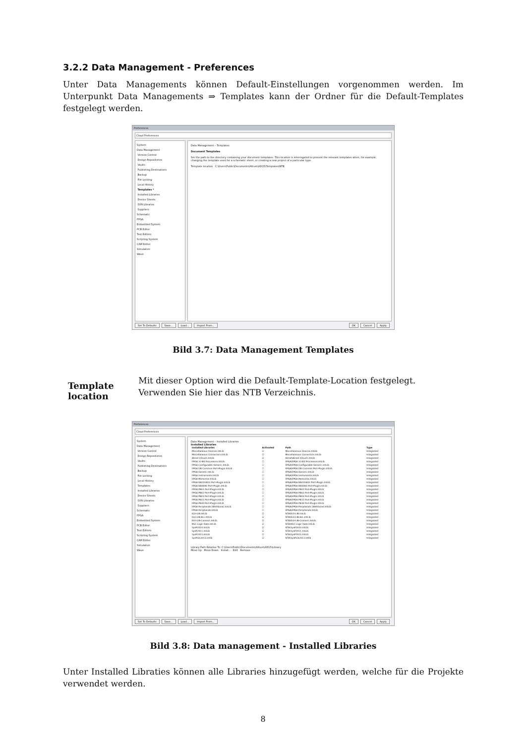3.2.2 Data Management - Preferences
Unter Data Managements können Default-Einstellungen vorgenommen werden. Im Unterpunkt Data Managements ⇒ Templates kann der Ordner für die Default-Templates festgelegt werden.
Preferences
Cloud Preferences
System
Data Management
Version Control
Design Repositories
Vaults
Publishing Destinations
Backup
File Locking
Local History
Templates *
Installed Libraries
Device Sheets
SVN Libraries
Suppliers
Schematic
FPGA
Embedded System
PCB Editor
Text Editors
Scripting System
CAM Editor
Simulation
Wave
Data Management – Templates
Document Templates
Set the path to the directory containing your document templates. This location is interrogated to present the relevant templates when, for example, changing the template used for a schematic sheet, or creating a new project of a particular type.
Template location C:\Users\Public\Documents\Altium\AD15\Templates\NTB
Set To Defaults Save... Load... Import From...
OK Cancel Apply
Bild 3.7: Data Management Templates
Template location
Mit dieser Option wird die Default-Template-Location festgelegt. Verwenden Sie hier das NTB Verzeichnis.
Preferences
Cloud Preferences
System
Data Management
Version Control
Design Repositories
Vaults
Publishing Destinations
Backup
File Locking
Local History
Templates
Installed Libraries
Device Sheets
SVN Libraries
Suppliers
Schematic
FPGA
Embedded System
PCB Editor
Text Editors
Scripting System
CAM Editor
Simulation
Wave
Data Management – Installed Libraries
Installed Libraries
| Installed Libraries | Activated | Path | Type |
| --- | --- | --- | --- |
| Miscellaneous Devices.IntLib | ☑ | Miscellaneous Devices.IntLib | Integrated |
| Miscellaneous Connectors.IntLib | ☑ | Miscellaneous Connectors.IntLib | Integrated |
| Atmel QTouch.IntLib | ☑ | Atmel\Atmel QTouch.IntLib | Integrated |
| FPGA 32-Bit Processors.IntLib | ☐ | FPGA\FPGA 32-Bit Processors.IntLib | Integrated |
| FPGA Configurable Generic.IntLib | ☐ | FPGA\FPGA Configurable Generic.IntLib | Integrated |
| FPGA DB Common Port-Plugin.IntLib | ☐ | FPGA\FPGA DB Common Port-Plugin.IntLib | Integrated |
| FPGA Generic.IntLib | ☐ | FPGA\FPGA Generic.IntLib | Integrated |
| FPGA Instruments.IntLib | ☐ | FPGA\FPGA Instruments.IntLib | Integrated |
| FPGA Memories.IntLib | ☐ | FPGA\FPGA Memories.IntLib | Integrated |
| FPGA NB2DSK01 Port-Plugin.IntLib | ☐ | FPGA\FPGA NB2DSK01 Port-Plugin.IntLib | Integrated |
| FPGA NB3000 Port-Plugin.IntLib | ☐ | FPGA\FPGA NB3000 Port-Plugin.IntLib | Integrated |
| FPGA PB01 Port-Plugin.IntLib | ☐ | FPGA\FPGA PB01 Port-Plugin.IntLib | Integrated |
| FPGA PB02 Port-Plugin.IntLib | ☐ | FPGA\FPGA PB02 Port-Plugin.IntLib | Integrated |
| FPGA PB03 Port-Plugin.IntLib | ☐ | FPGA\FPGA PB03 Port-Plugin.IntLib | Integrated |
| FPGA PB15 Port-Plugin.IntLib | ☐ | FPGA\FPGA PB15 Port-Plugin.IntLib | Integrated |
| FPGA PB30 Port-Plugin.IntLib | ☐ | FPGA\FPGA PB30 Port-Plugin.IntLib | Integrated |
| FPGA Peripherals (Wishbone).IntLib | ☐ | FPGA\FPGA Peripherals (Wishbone).IntLib | Integrated |
| FPGA Peripherals.IntLib | ☐ | FPGA\FPGA Peripherals.IntLib | Integrated |
| ELE-LIB.IntLib | ☑ | NTB\ELE-LIB.IntLib | Integrated |
| ELE-LIB-ALL.IntLib | ☑ | NTB\ELE-LIB-ALL.IntLib | Integrated |
| ELE-LIB-Connect.IntLib | ☑ | NTB\ELE-LIB-Connect.IntLib | Integrated |
| NSC Logic Gate.IntLib | ☑ | NTB\NSC Logic Gate.IntLib | Integrated |
| SysP2010.IntLib | ☑ | NTB\SysP2010.IntLib | Integrated |
| SysP2011.IntLib | ☑ | NTB\SysP2011.IntLib | Integrated |
| SysP2015.IntLib | ☑ | NTB\SysP2015.IntLib | Integrated |
| SysPLib2013.intlib | ☑ | NTB\SysPLib2013.intlib | Integrated |
Library Path Relative To: C:\Users\Public\Documents\Altium\AD15\Library
Move Up Move Down Install... Edit Remove
Set To Defaults Save... Load... Import From...
OK Cancel Apply
Bild 3.8: Data management - Installed Libraries
Unter Installed Libraties können alle Libraries hinzugefügt werden, welche für die Projekte verwendet werden.
8